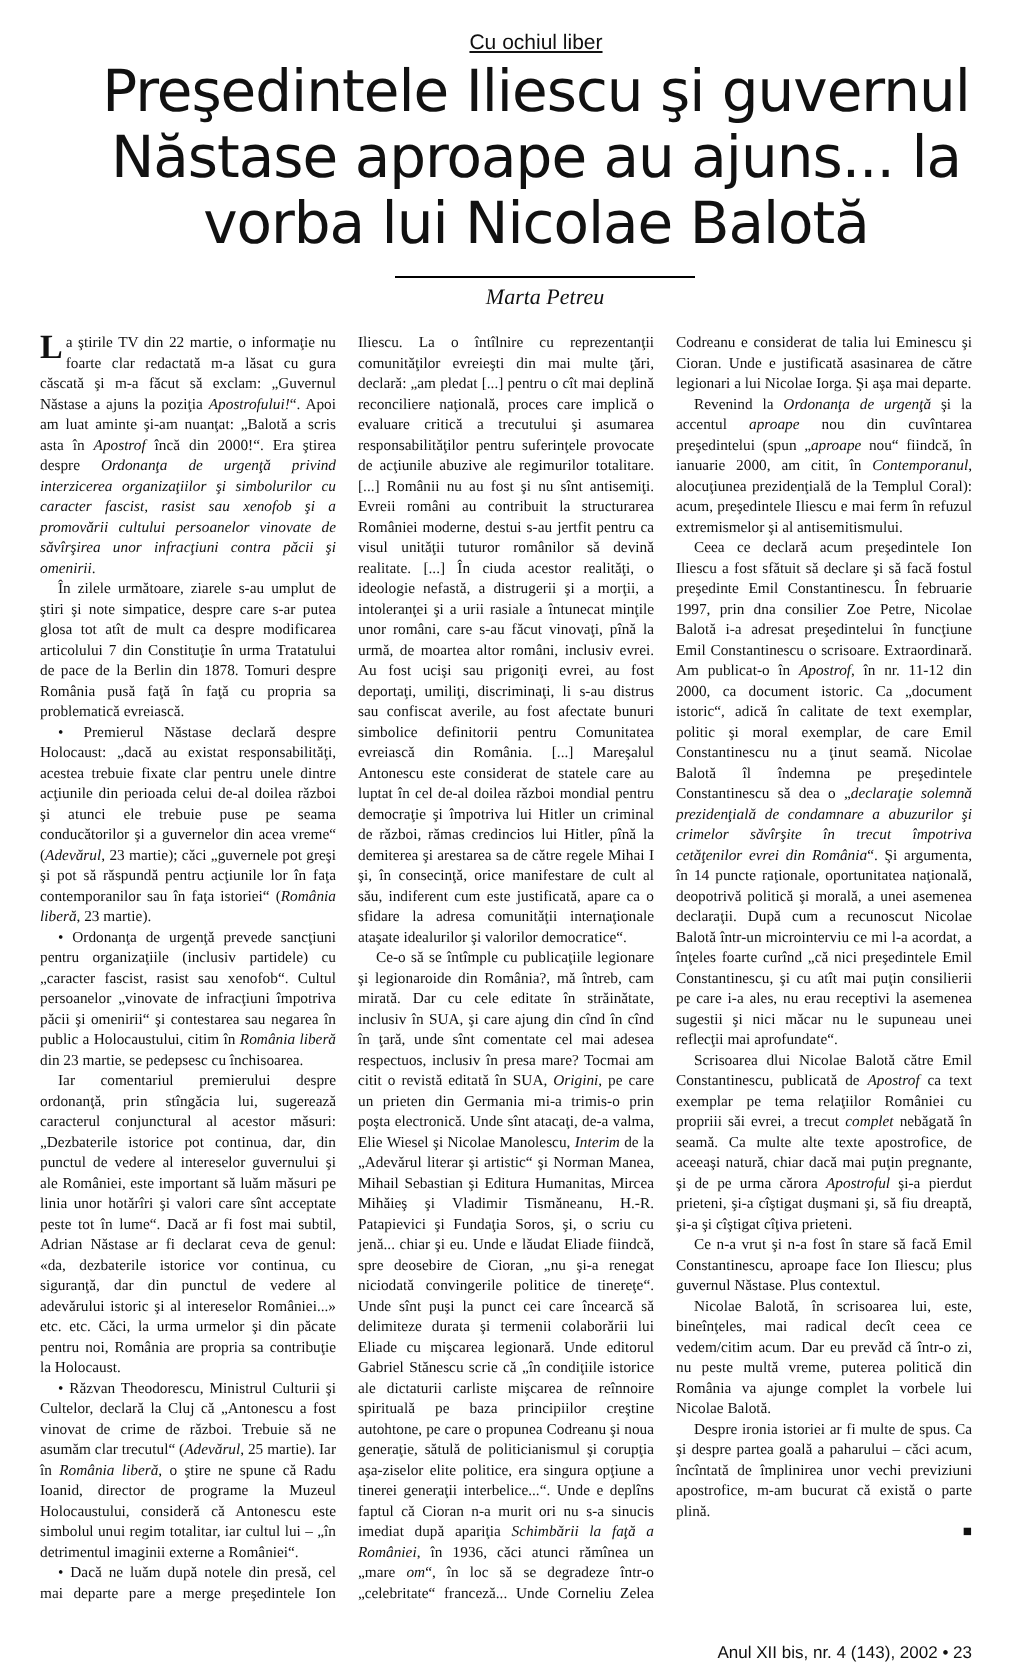Cu ochiul liber
Preşedintele Iliescu şi guvernul Năstase aproape au ajuns... la vorba lui Nicolae Balotă
Marta Petreu
La ştirile TV din 22 martie, o informaţie nu foarte clar redactată m-a lăsat cu gura căscată şi m-a făcut să exclam: „Guvernul Năstase a ajuns la poziţia Apostrofului!“. Apoi am luat aminte şi-am nuanţat: „Balotă a scris asta în Apostrof încă din 2000!“. Era ştirea despre Ordonanţa de urgenţă privind interzicerea organizaţiilor şi simbolurilor cu caracter fascist, rasist sau xenofob şi a promovării cultului persoanelor vinovate de săvîrşirea unor infracţiuni contra păcii şi omenirii.
În zilele următoare, ziarele s-au umplut de ştiri şi note simpatice, despre care s-ar putea glosa tot atît de mult ca despre modificarea articolului 7 din Constituţie în urma Tratatului de pace de la Berlin din 1878. Tomuri despre România pusă faţă în faţă cu propria sa problematică evreiască.
• Premierul Năstase declară despre Holocaust: „dacă au existat responsabilităţi, acestea trebuie fixate clar pentru unele dintre acţiunile din perioada celui de-al doilea război şi atunci ele trebuie puse pe seama conducătorilor şi a guvernelor din acea vreme“ (Adevărul, 23 martie); căci „guvernele pot greşi şi pot să răspundă pentru acţiunile lor în faţa contemporanilor sau în faţa istoriei“ (România liberă, 23 martie).
• Ordonanţa de urgenţă prevede sancţiuni pentru organizaţiile (inclusiv partidele) cu „caracter fascist, rasist sau xenofob“. Cultul persoanelor „vinovate de infracţiuni împotriva păcii şi omenirii“ şi contestarea sau negarea în public a Holocaustului, citim în România liberă din 23 martie, se pedepsesc cu închisoarea.
Iar comentariul premierului despre ordonanţă, prin stîngăcia lui, sugerează caracterul conjunctural al acestor măsuri: „Dezbaterile istorice pot continua, dar, din punctul de vedere al intereselor guvernului şi ale României, este important să luăm măsuri pe linia unor hotărîri şi valori care sînt acceptate peste tot în lume“. Dacă ar fi fost mai subtil, Adrian Năstase ar fi declarat ceva de genul: «da, dezbaterile istorice vor continua, cu siguranţă, dar din punctul de vedere al adevărului istoric şi al intereselor României...» etc. etc. Căci, la urma urmelor şi din păcate pentru noi, România are propria sa contribuţie la Holocaust.
• Răzvan Theodorescu, Ministrul Culturii şi Cultelor, declară la Cluj că „Antonescu a fost vinovat de crime de război. Trebuie să ne asumăm clar trecutul“ (Adevărul, 25 martie). Iar în România liberă, o ştire ne spune că Radu Ioanid, director de programe la Muzeul Holocaustului, consideră că Antonescu este simbolul unui regim totalitar, iar cultul lui – „în detrimentul imaginii externe a României“.
• Dacă ne luăm după notele din presă, cel mai departe pare a merge preşedintele Ion Iliescu. La o întîlnire cu reprezentanţii comunităţilor evreieşti din mai multe ţări, declară: „am pledat [...] pentru o cît mai deplină reconciliere naţională, proces care implică o evaluare critică a trecutului şi asumarea responsabilităţilor pentru suferinţele provocate de acţiunile abuzive ale regimurilor totalitare. [...] Românii nu au fost şi nu sînt antisemiţi. Evreii români au contribuit la structurarea României moderne, destui s-au jertfit pentru ca visul unităţii tuturor românilor să devină realitate. [...] În ciuda acestor realităţi, o ideologie nefastă, a distrugerii şi a morţii, a intoleranţei şi a urii rasiale a întunecat minţile unor români, care s-au făcut vinovaţi, pînă la urmă, de moartea altor români, inclusiv evrei. Au fost ucişi sau prigoniţi evrei, au fost deportaţi, umiliţi, discriminaţi, li s-au distrus sau confiscat averile, au fost afectate bunuri simbolice definitorii pentru Comunitatea evreiască din România. [...] Mareşalul Antonescu este considerat de statele care au luptat în cel de-al doilea război mondial pentru democraţie şi împotriva lui Hitler un criminal de război, rămas credincios lui Hitler, pînă la demiterea şi arestarea sa de către regele Mihai I şi, în consecinţă, orice manifestare de cult al său, indiferent cum este justificată, apare ca o sfidare la adresa comunităţii internaţionale ataşate idealurilor şi valorilor democratice“.
Ce-o să se întîmple cu publicaţiile legionare şi legionaroide din România?, mă întreb, cam mirată. Dar cu cele editate în străinătate, inclusiv în SUA, şi care ajung din cînd în cînd în ţară, unde sînt comentate cel mai adesea respectuos, inclusiv în presa mare? Tocmai am citit o revistă editată în SUA, Origini, pe care un prieten din Germania mi-a trimis-o prin poşta electronică. Unde sînt atacaţi, de-a valma, Elie Wiesel şi Nicolae Manolescu, Interim de la „Adevărul literar şi artistic“ şi Norman Manea, Mihail Sebastian şi Editura Humanitas, Mircea Mihăieş şi Vladimir Tismăneanu, H.-R. Patapievici şi Fundaţia Soros, şi, o scriu cu jenă... chiar şi eu. Unde e lăudat Eliade fiindcă, spre deosebire de Cioran, „nu şi-a renegat niciodată convingerile politice de tinereţe“. Unde sînt puşi la punct cei care încearcă să delimiteze durata şi termenii colaborării lui Eliade cu mişcarea legionară. Unde editorul Gabriel Stănescu scrie că „în condiţiile istorice ale dictaturii carliste mişcarea de reînnoire spirituală pe baza principiilor creştine autohtone, pe care o propunea Codreanu şi noua generaţie, sătulă de politicianismul şi corupţia aşa-ziselor elite politice, era singura opţiune a tinerei generaţii interbelice...“. Unde e deplîns faptul că Cioran n-a murit ori nu s-a sinucis imediat după apariţia Schimbării la faţă a României, în 1936, căci atunci rămînea un „mare om“, în loc să se degradeze într-o „celebritate“ franceză... Unde Corneliu Zelea Codreanu e considerat de talia lui Eminescu şi Cioran. Unde e justificată asasinarea de către legionari a lui Nicolae Iorga. Şi aşa mai departe.
Revenind la Ordonanţa de urgenţă şi la accentul aproape nou din cuvîntarea preşedintelui (spun „aproape nou“ fiindcă, în ianuarie 2000, am citit, în Contemporanul, alocuţiunea prezidenţială de la Templul Coral): acum, preşedintele Iliescu e mai ferm în refuzul extremismelor şi al antisemitismului.
Ceea ce declară acum preşedintele Ion Iliescu a fost sfătuit să declare şi să facă fostul preşedinte Emil Constantinescu. În februarie 1997, prin dna consilier Zoe Petre, Nicolae Balotă i-a adresat preşedintelui în funcţiune Emil Constantinescu o scrisoare. Extraordinară. Am publicat-o în Apostrof, în nr. 11-12 din 2000, ca document istoric. Ca „document istoric“, adică în calitate de text exemplar, politic şi moral exemplar, de care Emil Constantinescu nu a ţinut seamă. Nicolae Balotă îl îndemna pe preşedintele Constantinescu să dea o „declaraţie solemnă prezidenţială de condamnare a abuzurilor şi crimelor săvîrşite în trecut împotriva cetăţenilor evrei din România“. Şi argumenta, în 14 puncte raţionale, oportunitatea naţională, deopotrivă politică şi morală, a unei asemenea declaraţii. După cum a recunoscut Nicolae Balotă într-un microinterviu ce mi l-a acordat, a înţeles foarte curînd „că nici preşedintele Emil Constantinescu, şi cu atît mai puţin consilierii pe care i-a ales, nu erau receptivi la asemenea sugestii şi nici măcar nu le supuneau unei reflecţii mai aprofundate“.
Scrisoarea dlui Nicolae Balotă către Emil Constantinescu, publicată de Apostrof ca text exemplar pe tema relaţiilor României cu propriii săi evrei, a trecut complet nebăgată în seamă. Ca multe alte texte apostrofice, de aceeaşi natură, chiar dacă mai puţin pregnante, şi de pe urma cărora Apostroful şi-a pierdut prieteni, şi-a cîştigat duşmani şi, să fiu dreaptă, şi-a şi cîştigat cîţiva prieteni.
Ce n-a vrut şi n-a fost în stare să facă Emil Constantinescu, aproape face Ion Iliescu; plus guvernul Năstase. Plus contextul.
Nicolae Balotă, în scrisoarea lui, este, bineînţeles, mai radical decît ceea ce vedem/citim acum. Dar eu prevăd că într-o zi, nu peste multă vreme, puterea politică din România va ajunge complet la vorbele lui Nicolae Balotă.
Despre ironia istoriei ar fi multe de spus. Ca şi despre partea goală a paharului – căci acum, încîntată de împlinirea unor vechi previziuni apostrofice, m-am bucurat că există o parte plină.
■
Anul XII bis, nr. 4 (143), 2002 • 23